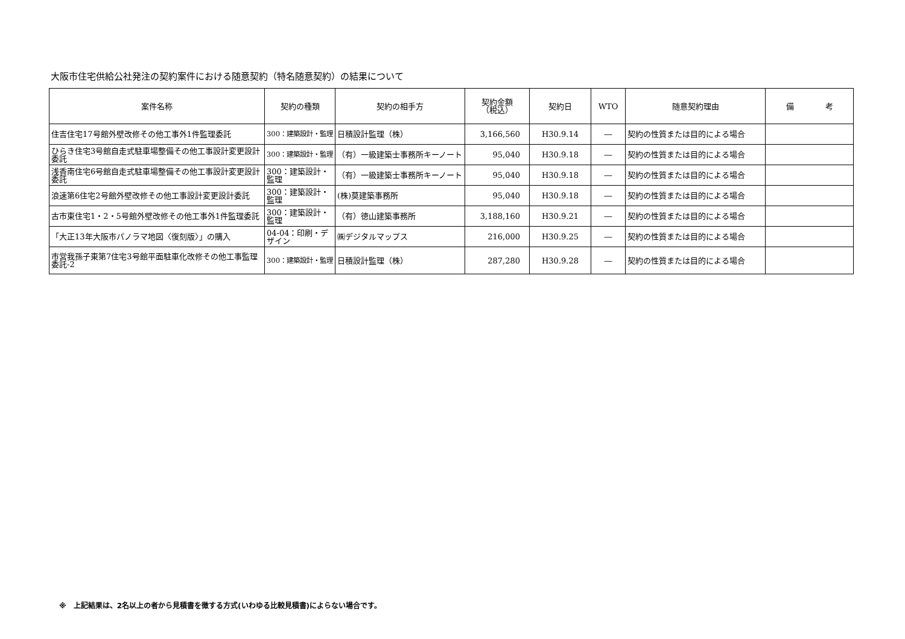大阪市住宅供給公社発注の契約案件における随意契約（特名随意契約）の結果について
| 案件名称 | 契約の種類 | 契約の相手方 | 契約金額 （税込） | 契約日 | WTO | 随意契約理由 | 備 考 |
| --- | --- | --- | --- | --- | --- | --- | --- |
| 住吉住宅17号館外壁改修その他工事外1件監理委託 | 300：建築設計・監理 | 日積設計監理（株） | 3,166,560 | H30.9.14 | ― | 契約の性質または目的による場合 | |
| ひらき住宅3号館自走式駐車場整備その他工事設計変更設計委託 | 300：建築設計・監理 | （有）一級建築士事務所キーノート | 95,040 | H30.9.18 | ― | 契約の性質または目的による場合 | |
| 浅香南住宅6号館自走式駐車場整備その他工事設計変更設計委託 | 300：建築設計・監理 | （有）一級建築士事務所キーノート | 95,040 | H30.9.18 | ― | 契約の性質または目的による場合 | |
| 浪速第6住宅2号館外壁改修その他工事設計変更設計委託 | 300：建築設計・監理 | (株)莫建築事務所 | 95,040 | H30.9.18 | ― | 契約の性質または目的による場合 | |
| 古市東住宅1・2・5号館外壁改修その他工事外1件監理委託 | 300：建築設計・監理 | （有）徳山建築事務所 | 3,188,160 | H30.9.21 | ― | 契約の性質または目的による場合 | |
| 「大正13年大阪市パノラマ地図〈復刻版〉」の購入 | 04-04：印刷・デザイン | ㈱デジタルマップス | 216,000 | H30.9.25 | ― | 契約の性質または目的による場合 | |
| 市営我孫子東第7住宅3号館平面駐車化改修その他工事監理委託-2 | 300：建築設計・監理 | 日積設計監理（株） | 287,280 | H30.9.28 | ― | 契約の性質または目的による場合 | |
※　上記結果は、2名以上の者から見積書を徴する方式(いわゆる比較見積書)によらない場合です。